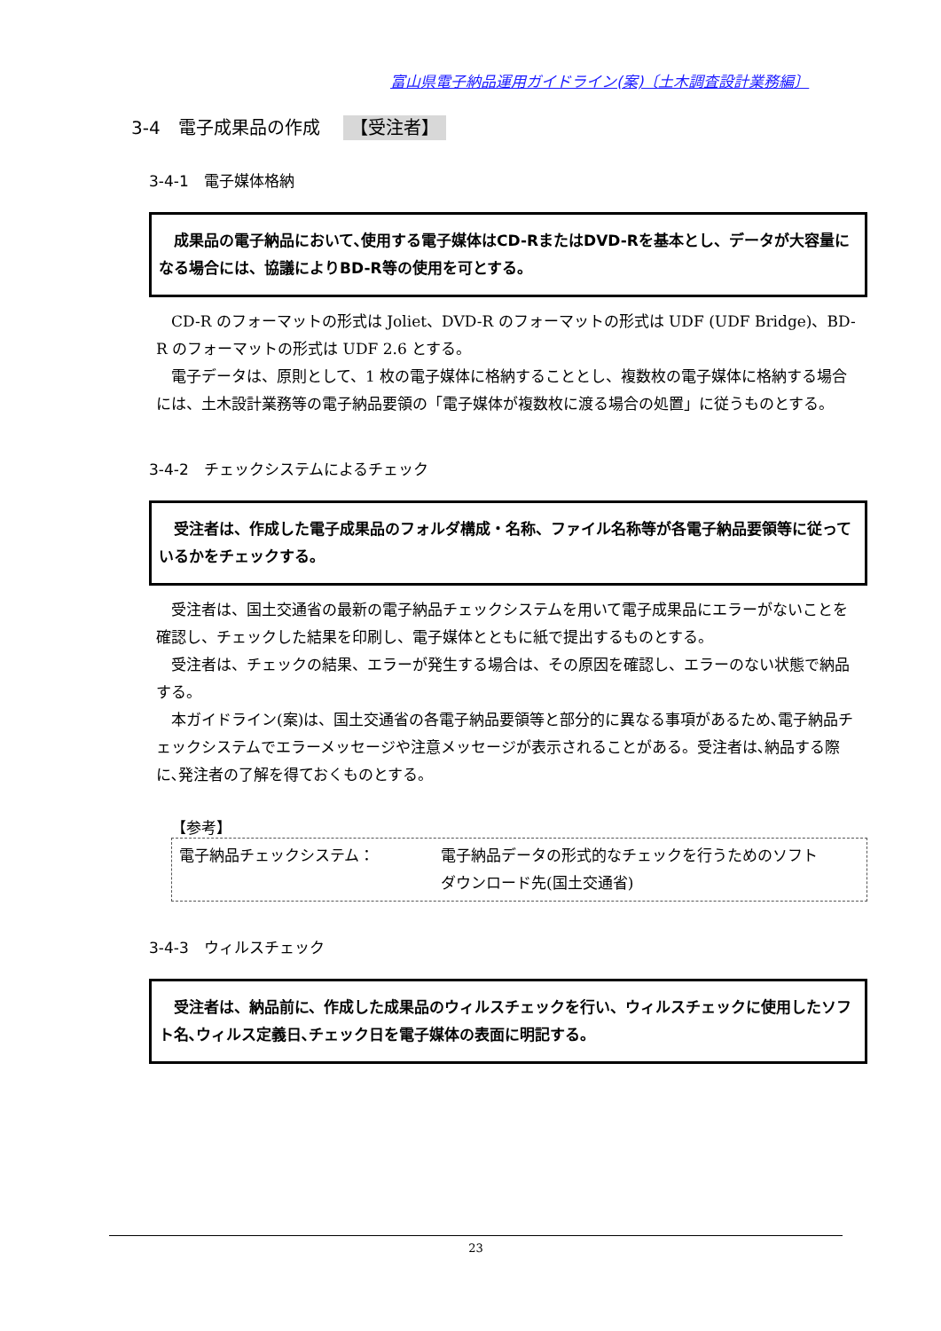富山県電子納品運用ガイドライン(案)〔土木調査設計業務編〕
3-4　電子成果品の作成 【受注者】
3-4-1　電子媒体格納
　成果品の電子納品において､使用する電子媒体はCD-RまたはDVD-Rを基本とし、データが大容量になる場合には、協議によりBD-R等の使用を可とする。
　CD-R のフォーマットの形式は Joliet、DVD-R のフォーマットの形式は UDF (UDF Bridge)、BD-R のフォーマットの形式は UDF 2.6 とする。
　電子データは、原則として、1 枚の電子媒体に格納することとし、複数枚の電子媒体に格納する場合には、土木設計業務等の電子納品要領の「電子媒体が複数枚に渡る場合の処置」に従うものとする。
3-4-2　チェックシステムによるチェック
　受注者は、作成した電子成果品のフォルダ構成・名称、ファイル名称等が各電子納品要領等に従っているかをチェックする。
　受注者は、国土交通省の最新の電子納品チェックシステムを用いて電子成果品にエラーがないことを確認し、チェックした結果を印刷し、電子媒体とともに紙で提出するものとする。
　受注者は、チェックの結果、エラーが発生する場合は、その原因を確認し、エラーのない状態で納品する。
　本ガイドライン(案)は、国土交通省の各電子納品要領等と部分的に異なる事項があるため､電子納品チェックシステムでエラーメッセージや注意メッセージが表示されることがある。受注者は､納品する際に､発注者の了解を得ておくものとする。
【参考】
電子納品チェックシステム： 電子納品データの形式的なチェックを行うためのソフト　　ダウンロード先(国土交通省)
3-4-3　ウィルスチェック
　受注者は、納品前に、作成した成果品のウィルスチェックを行い、ウィルスチェックに使用したソフト名､ウィルス定義日､チェック日を電子媒体の表面に明記する。
23